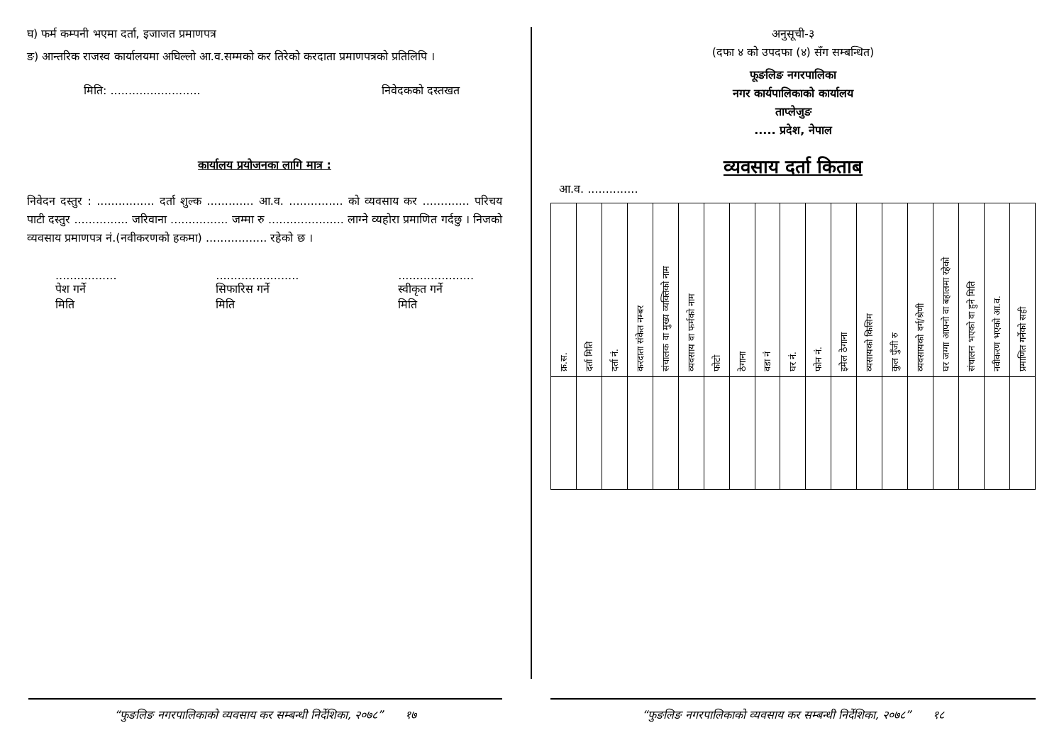घ) फर्म कम्पनी भएमा दर्ता, इजाजत प्रमाणपत्र
ङ) आन्तरिक राजस्व कार्यालयमा अघिल्लो आ.व.सम्मको कर तिरेको करदाता प्रमाणपत्रको प्रतिलिपि ।
मिति: ......................... निवेदकको दस्तखत
कार्यालय प्रयोजनका लागि मात्र :
निवेदन दस्तुर : ................ दर्ता शुल्क ............. आ.व. ............... को व्यवसाय कर ............. परिचय पाटी दस्तुर ............... जरिवाना ................ जम्मा रु ..................... लाग्ने व्यहोरा प्रमाणित गर्दछु । निजको व्यवसाय प्रमाणपत्र नं.(नवीकरणको हकमा) ................. रहेको छ ।
.................
पेश गर्ने
मिति
.......................
सिफारिस गर्ने
मिति
.....................
स्वीकृत गर्ने
मिति
“फुङलिङ नगरपालिकाको व्यवसाय कर सम्बन्धी निर्देशिका, २०७८” १७
अनुसूची-३
(दफा ४ को उपदफा (४) सँग सम्बन्धित)
फूङलिङ नगरपालिका
नगर कार्यपालिकाको कार्यालय
ताप्लेजुङ
..... प्रदेश, नेपाल
व्यवसाय दर्ता किताब
आ.व. ..............
| क्र.स. | दर्ता मिति | दर्ता नं. | करदाता संकेत नम्बर | संचालक वा मुख्य व्यक्तिको नाम | व्यवसाय वा फर्मको नाम | फोटो | ठेगाना | वडा नं | घर नं. | फोन नं. | इमेल ठेगाना | व्यसायको किसिम | कुल पुँजी रु | व्यवसायको वर्ग/श्रेणी | घर जग्गा आफ्नो वा बहालमा रहेको | संचालन भएको वा हुने मिति | नवीकरण भएको आ.व. | प्रमाणित गर्नेको सही |
| --- | --- | --- | --- | --- | --- | --- | --- | --- | --- | --- | --- | --- | --- | --- | --- | --- | --- | --- |
“फुङलिङ नगरपालिकाको व्यवसाय कर सम्बन्धी निर्देशिका, २०७८” १८